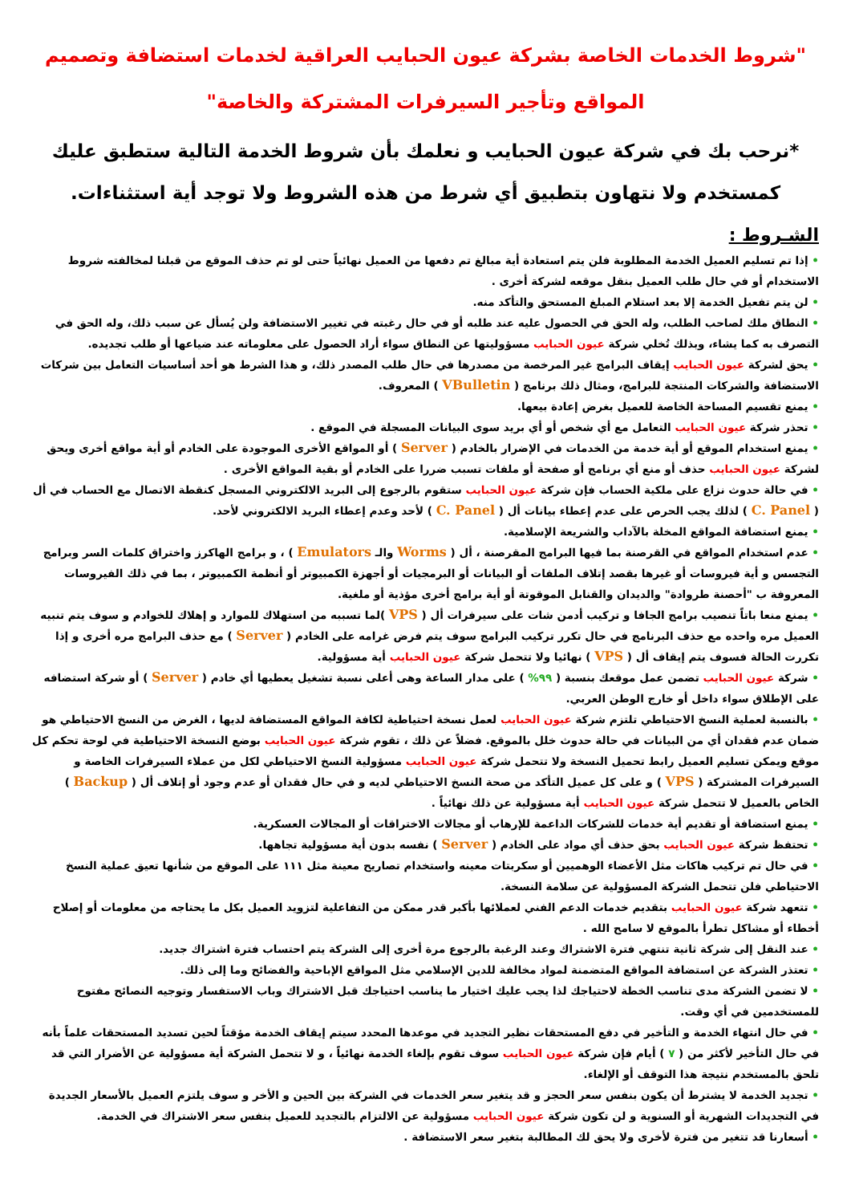"شروط الخدمات الخاصة بشركة عيون الحبايب العراقية لخدمات استضافة وتصميم المواقع وتأجير السيرفرات المشتركة والخاصة"
*نرحب بك في شركة عيون الحبايب و نعلمك بأن شروط الخدمة التالية ستطبق عليك كمستخدم ولا نتهاون بتطبيق أي شرط من هذه الشروط ولا توجد أية استثناءات.
الشـروط :
• إذا تم تسليم العميل الخدمة المطلوبة فلن يتم استعادة أية مبالغ تم دفعها من العميل نهائياً حتى لو تم حذف الموقع من قبلنا لمخالفته شروط الاستخدام أو في حال طلب العميل بنقل موقعه لشركة أخرى .
• لن يتم تفعيل الخدمة إلا بعد استلام المبلغ المستحق والتأكد منه.
• النطاق ملك لصاحب الطلب، وله الحق في الحصول عليه عند طلبه أو في حال رغبته في تغيير الاستضافة ولن يُسأل عن سبب ذلك، وله الحق في التصرف به كما يشاء، وبذلك تُخلي شركة عيون الحبايب مسؤوليتها عن النطاق سواء أراد الحصول على معلوماته عند ضياعها أو طلب تجديده.
• يحق لشركة عيون الحبايب إيقاف البرامج غير المرخصة من مصدرها في حال طلب المصدر ذلك، و هذا الشرط هو أحد أساسيات التعامل بين شركات الاستضافة والشركات المنتجة للبرامج، ومثال ذلك برنامج ( VBulletin ) المعروف.
• يمنع تقسيم المساحة الخاصة للعميل بغرض إعادة بيعها.
• تحذر شركة عيون الحبايب التعامل مع أي شخص أو أي بريد سوى البيانات المسجلة في الموقع .
• يمنع استخدام الموقع أو أية خدمة من الخدمات في الإضرار بالخادم ( Server ) أو المواقع الأخرى الموجودة على الخادم أو أية مواقع أخرى ويحق لشركة عيون الحبايب حذف أو منع أي برنامج أو صفحة أو ملفات تسبب ضررا على الخادم أو بقية المواقع الأخرى .
• في حالة حدوث نزاع على ملكية الحساب فإن شركة عيون الحبايب ستقوم بالرجوع إلى البريد الالكتروني المسجل كنقطة الاتصال مع الحساب في أل ( C. Panel ) لذلك يجب الحرص على عدم إعطاء بيانات أل ( C. Panel ) لأحد وعدم إعطاء البريد الالكتروني لأحد.
• يمنع استضافة المواقع المخلة بالآداب والشريعة الإسلامية.
• عدم استخدام المواقع في القرصنة بما فيها البرامج المقرصنة ، أل ( Worms والـ Emulators ) ، و برامج الهاكرز واختراق كلمات السر وبرامج التجسس و أية فيروسات أو غيرها بقصد إتلاف الملفات أو البيانات أو البرمجيات أو أجهزة الكمبيوتر أو أنظمة الكمبيوتر ، بما في ذلك الفيروسات المعروفة ب "أحصنة طروادة" والديدان والقنابل الموقوتة أو أية برامج أخرى مؤذية أو ملغية.
• يمنع منعا باتاً تنصيب برامج الجافا و تركيب أدمن شات على سيرفرات أل ( VPS )لما تسببه من استهلاك للموارد و إهلاك للخوادم و سوف يتم تنبيه العميل مره واحده مع حذف البرنامج في حال تكرر تركيب البرامج سوف يتم فرض غرامه على الخادم ( Server ) مع حذف البرامج مره أخرى و إذا تكررت الحالة فسوف يتم إيقاف أل ( VPS ) نهائيا ولا تتحمل شركة عيون الحبايب أية مسؤولية.
• شركة عيون الحبايب تضمن عمل موقعك بنسبة ( ٩٩% ) على مدار الساعة وهى أعلى نسبة تشغيل يعطيها أي خادم ( Server ) أو شركة استضافه على الإطلاق سواء داخل أو خارج الوطن العربي.
• بالنسبة لعملية النسخ الاحتياطي تلتزم شركة عيون الحبايب لعمل نسخة احتياطية لكافة المواقع المستضافة لديها ، الغرض من النسخ الاحتياطي هو ضمان عدم فقدان أي من البيانات في حالة حدوث خلل بالموقع. فضلاً عن ذلك ، تقوم شركة عيون الحبايب بوضع النسخة الاحتياطية في لوحة تحكم كل موقع ويمكن تسليم العميل رابط تحميل النسخة ولا تتحمل شركة عيون الحبايب مسؤولية النسخ الاحتياطي لكل من عملاء السيرفرات الخاصة و السيرفرات المشتركة ( VPS ) و على كل عميل التأكد من صحة النسخ الاحتياطي لديه و في حال فقدان أو عدم وجود أو إتلاف أل ( Backup ) الخاص بالعميل لا تتحمل شركة عيون الحبايب أية مسؤولية عن ذلك نهائياً .
• يمنع استضافة أو تقديم أية خدمات للشركات الداعمة للإرهاب أو مجالات الاختراقات أو المجالات العسكرية.
• تحتفظ شركة عيون الحبايب بحق حذف أي مواد على الخادم ( Server ) نفسه بدون أية مسؤولية تجاهها.
• في حال تم تركيب هاكات مثل الأعضاء الوهميين أو سكربتات معينه واستخدام تصاريح معينة مثل ١١١ على الموقع من شأنها تعيق عملية النسخ الاحتياطي فلن تتحمل الشركة المسؤولية عن سلامة النسخة.
• تتعهد شركة عيون الحبايب بتقديم خدمات الدعم الفني لعملائها بأكبر قدر ممكن من التفاعلية لتزويد العميل بكل ما يحتاجه من معلومات أو إصلاح أخطاء أو مشاكل تطرأ بالموقع لا سامح الله .
• عند النقل إلى شركة ثانية تنتهي فترة الاشتراك وعند الرغبة بالرجوع مرة أخرى إلى الشركة يتم احتساب فترة اشتراك جديد.
• تعتذر الشركة عن استضافة المواقع المتضمنة لمواد مخالفة للدين الإسلامي مثل المواقع الإباحية والفضائح وما إلى ذلك.
• لا تضمن الشركة مدى تناسب الخطة لاحتياجك لذا يجب عليك اختيار ما يناسب احتياجك قبل الاشتراك وباب الاستفسار وتوجيه النصائح مفتوح للمستخدمين في أي وقت.
• في حال انتهاء الخدمة و التأخير في دفع المستحقات نظير التجديد في موعدها المحدد سيتم إيقاف الخدمة مؤقتاً لحين تسديد المستحقات علماً بأنه في حال التأخير لأكثر من ( ٧ ) أيام فإن شركة عيون الحبايب سوف تقوم بإلغاء الخدمة نهائياً ، و لا تتحمل الشركة أية مسؤولية عن الأضرار التي قد تلحق بالمستخدم نتيجة هذا التوقف أو الإلغاء.
• تجديد الخدمة لا يشترط أن يكون بنفس سعر الحجز و قد يتغير سعر الخدمات في الشركة بين الحين و الأخر و سوف يلتزم العميل بالأسعار الجديدة في التجديدات الشهرية أو السنوية و لن تكون شركة عيون الحبايب مسؤولية عن الالتزام بالتجديد للعميل بنفس سعر الاشتراك في الخدمة.
• أسعارنا قد تتغير من فترة لأخرى ولا يحق لك المطالبة بتغير سعر الاستضافة .